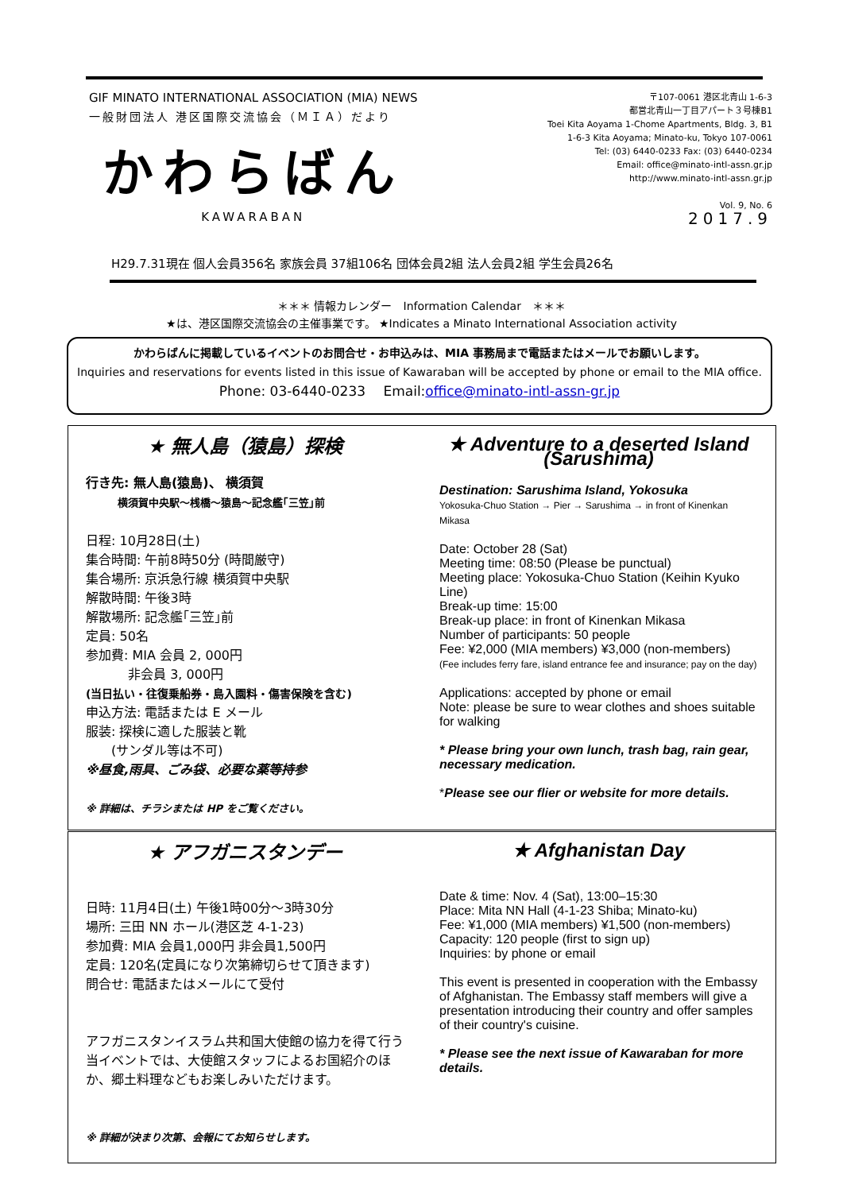GIF MINATO INTERNATIONAL ASSOCIATION (MIA) NEWS
一般財団法人 港区国際交流協会（ＭＩＡ）だより
かわらばん
KAWARABAN
〒107-0061 港区北青山 1-6-3
都営北青山一丁目アパート３号棟B1
Toei Kita Aoyama 1-Chome Apartments, Bldg. 3, B1
1-6-3 Kita Aoyama; Minato-ku, Tokyo 107-0061
Tel: (03) 6440-0233 Fax: (03) 6440-0234
Email: office@minato-intl-assn.gr.jp
http://www.minato-intl-assn.gr.jp
Vol. 9, No. 6
2017.9
H29.7.31現在 個人会員356名 家族会員 37組106名 団体会員2組 法人会員2組 学生会員26名
＊＊＊ 情報カレンダー　Information Calendar　＊＊＊
★は、港区国際交流協会の主催事業です。 ★Indicates a Minato International Association activity
かわらばんに掲載しているイベントのお問合せ・お申込みは、MIA 事務局まで電話またはメールでお願いします。
Inquiries and reservations for events listed in this issue of Kawaraban will be accepted by phone or email to the MIA office.
Phone: 03-6440-0233　 Email:office@minato-intl-assn-gr.jp
★ 無人島（猿島）探検
行き先: 無人島(猿島)、 横須賀
横須賀中央駅～桟橋～猿島～記念艦｢三笠｣前
日程: 10月28日(土)
集合時間: 午前8時50分 (時間厳守)
集合場所: 京浜急行線 横須賀中央駅
解散時間: 午後3時
解散場所: 記念艦｢三笠｣前
定員: 50名
参加費: MIA 会員 2, 000円
　　　 非会員 3, 000円
(当日払い・往復乗船券・島入園料・傷害保険を含む)
申込方法: 電話または E メール
服装: 探検に適した服装と靴
　　(サンダル等は不可)
※昼食,雨具、ごみ袋、必要な薬等持参
※ 詳細は、チラシまたは HP をご覧ください。
★ Adventure to a deserted Island (Sarushima)
Destination: Sarushima Island, Yokosuka
Yokosuka-Chuo Station → Pier → Sarushima → in front of Kinenkan Mikasa
Date: October 28 (Sat)
Meeting time: 08:50 (Please be punctual)
Meeting place: Yokosuka-Chuo Station (Keihin Kyuko Line)
Break-up time: 15:00
Break-up place: in front of Kinenkan Mikasa
Number of participants: 50 people
Fee: ¥2,000 (MIA members) ¥3,000 (non-members)
(Fee includes ferry fare, island entrance fee and insurance; pay on the day)
Applications: accepted by phone or email
Note: please be sure to wear clothes and shoes suitable for walking
* Please bring your own lunch, trash bag, rain gear, necessary medication.
*Please see our flier or website for more details.
★ アフガニスタンデー
日時: 11月4日(土) 午後1時00分～3時30分
場所: 三田 NN ホール(港区芝 4-1-23)
参加費: MIA 会員1,000円 非会員1,500円
定員: 120名(定員になり次第締切らせて頂きます)
問合せ: 電話またはメールにて受付
アフガニスタンイスラム共和国大使館の協力を得て行う当イベントでは、大使館スタッフによるお国紹介のほか、郷土料理などもお楽しみいただけます。
※ 詳細が決まり次第、会報にてお知らせします。
★ Afghanistan Day
Date & time: Nov. 4 (Sat), 13:00–15:30
Place: Mita NN Hall (4-1-23 Shiba; Minato-ku)
Fee: ¥1,000 (MIA members) ¥1,500 (non-members)
Capacity: 120 people (first to sign up)
Inquiries: by phone or email
This event is presented in cooperation with the Embassy of Afghanistan. The Embassy staff members will give a presentation introducing their country and offer samples of their country's cuisine.
* Please see the next issue of Kawaraban for more details.